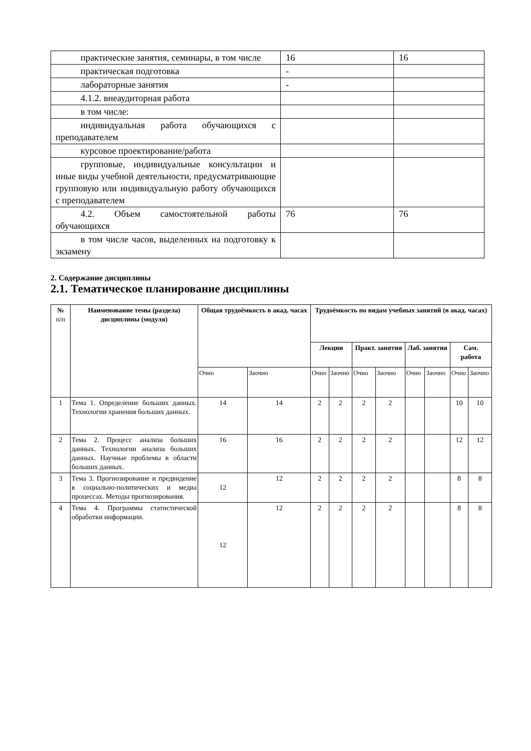| практические занятия, семинары, в том числе | 16 | 16 |
| практическая подготовка | - | |
| лабораторные занятия | - | |
| 4.1.2. внеаудиторная работа | | |
| в том числе: | | |
| индивидуальная работа обучающихся с преподавателем | | |
| курсовое проектирование/работа | | |
| групповые, индивидуальные консультации и иные виды учебной деятельности, предусматривающие групповую или индивидуальную работу обучающихся с преподавателем | | |
| 4.2. Объем самостоятельной работы обучающихся | 76 | 76 |
| в том числе часов, выделенных на подготовку к экзамену | | |
2. Содержание дисциплины
2.1. Тематическое планирование дисциплины
| № п/п | Наименование темы (раздела) дисциплины (модуля) | Общая трудоёмкость в акад. часах | | Трудоёмкость по видам учебных занятий (в акад. часах) | | | | | | | |
| --- | --- | --- | --- | --- | --- | --- | --- | --- | --- | --- | --- |
| | | | | Лекции | | Практ. занятия | | Лаб. занятия | | Сам. работа | |
| | | Очно | Заочно | Очно | Заочно | Очно | Заочно | Очно | Заочно | Очно | Заочно |
| 1 | Тема 1. Определение больших данных. Технологии хранения больших данных. | 14 | 14 | 2 | 2 | 2 | 2 | | | 10 | 10 |
| 2 | Тема 2. Процесс анализа больших данных. Технологии анализа больших данных. Научные проблемы в области больших данных. | 16 | 16 | 2 | 2 | 2 | 2 | | | 12 | 12 |
| 3 | Тема 3. Прогнозирование и предвидение в социально-политических и медиа процессах. Методы прогнозирования. | 12 | 12 | 2 | 2 | 2 | 2 | | | 8 | 8 |
| 4 | Тема 4. Программы статистической обработки информации. | 12 | 12 | 2 | 2 | 2 | 2 | | | 8 | 8 |